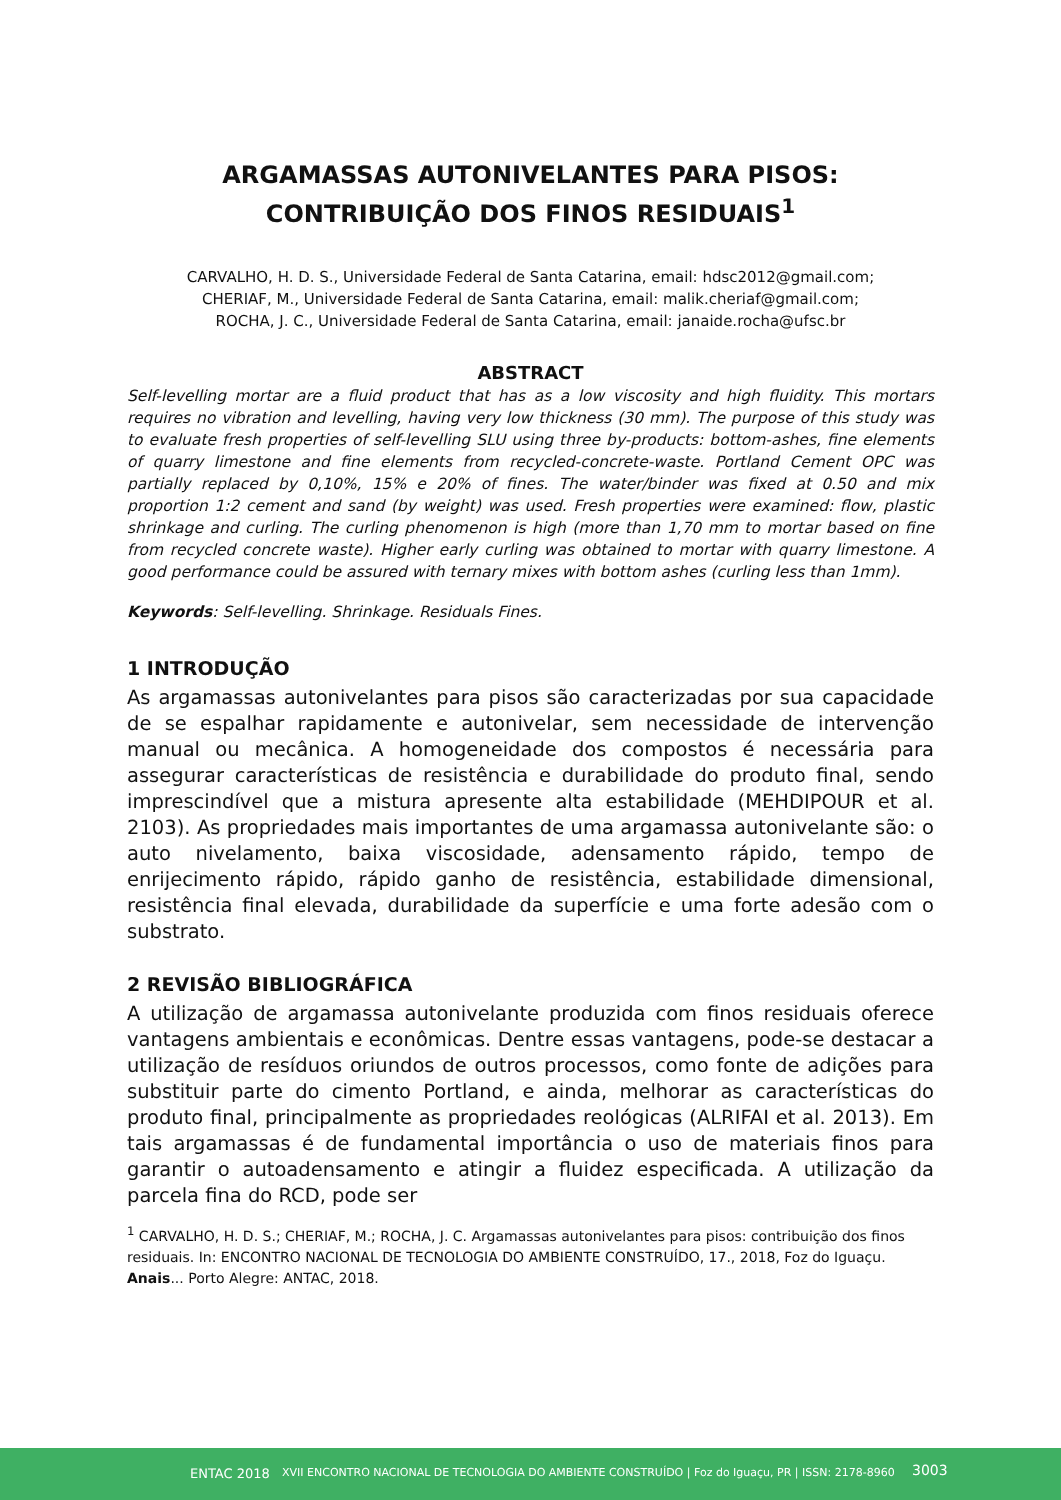ARGAMASSAS AUTONIVELANTES PARA PISOS: CONTRIBUIÇÃO DOS FINOS RESIDUAIS<sup>1</sup>
CARVALHO, H. D. S., Universidade Federal de Santa Catarina, email: hdsc2012@gmail.com;
CHERIAF, M., Universidade Federal de Santa Catarina, email: malik.cheriaf@gmail.com;
ROCHA, J. C., Universidade Federal de Santa Catarina, email: janaide.rocha@ufsc.br
ABSTRACT
Self-levelling mortar are a fluid product that has as a low viscosity and high fluidity. This mortars requires no vibration and levelling, having very low thickness (30 mm). The purpose of this study was to evaluate fresh properties of self-levelling SLU using three by-products: bottom-ashes, fine elements of quarry limestone and fine elements from recycled-concrete-waste. Portland Cement OPC was partially replaced by 0,10%, 15% e 20% of fines. The water/binder was fixed at 0.50 and mix proportion 1:2 cement and sand (by weight) was used. Fresh properties were examined: flow, plastic shrinkage and curling. The curling phenomenon is high (more than 1,70 mm to mortar based on fine from recycled concrete waste). Higher early curling was obtained to mortar with quarry limestone. A good performance could be assured with ternary mixes with bottom ashes (curling less than 1mm).
Keywords: Self-levelling. Shrinkage. Residuals Fines.
1 INTRODUÇÃO
As argamassas autonivelantes para pisos são caracterizadas por sua capacidade de se espalhar rapidamente e autonivelar, sem necessidade de intervenção manual ou mecânica. A homogeneidade dos compostos é necessária para assegurar características de resistência e durabilidade do produto final, sendo imprescindível que a mistura apresente alta estabilidade (MEHDIPOUR et al. 2103). As propriedades mais importantes de uma argamassa autonivelante são: o auto nivelamento, baixa viscosidade, adensamento rápido, tempo de enrijecimento rápido, rápido ganho de resistência, estabilidade dimensional, resistência final elevada, durabilidade da superfície e uma forte adesão com o substrato.
2 REVISÃO BIBLIOGRÁFICA
A utilização de argamassa autonivelante produzida com finos residuais oferece vantagens ambientais e econômicas. Dentre essas vantagens, pode-se destacar a utilização de resíduos oriundos de outros processos, como fonte de adições para substituir parte do cimento Portland, e ainda, melhorar as características do produto final, principalmente as propriedades reológicas (ALRIFAI et al. 2013). Em tais argamassas é de fundamental importância o uso de materiais finos para garantir o autoadensamento e atingir a fluidez especificada. A utilização da parcela fina do RCD, pode ser
<sup>1</sup> CARVALHO, H. D. S.; CHERIAF, M.; ROCHA, J. C. Argamassas autonivelantes para pisos: contribuição dos finos residuais. In: ENCONTRO NACIONAL DE TECNOLOGIA DO AMBIENTE CONSTRUÍDO, 17., 2018, Foz do Iguaçu. Anais... Porto Alegre: ANTAC, 2018.
ENTAC 2018 XVII ENCONTRO NACIONAL DE TECNOLOGIA DO AMBIENTE CONSTRUÍDO | Foz do Iguaçu, PR | ISSN: 2178-8960 3003